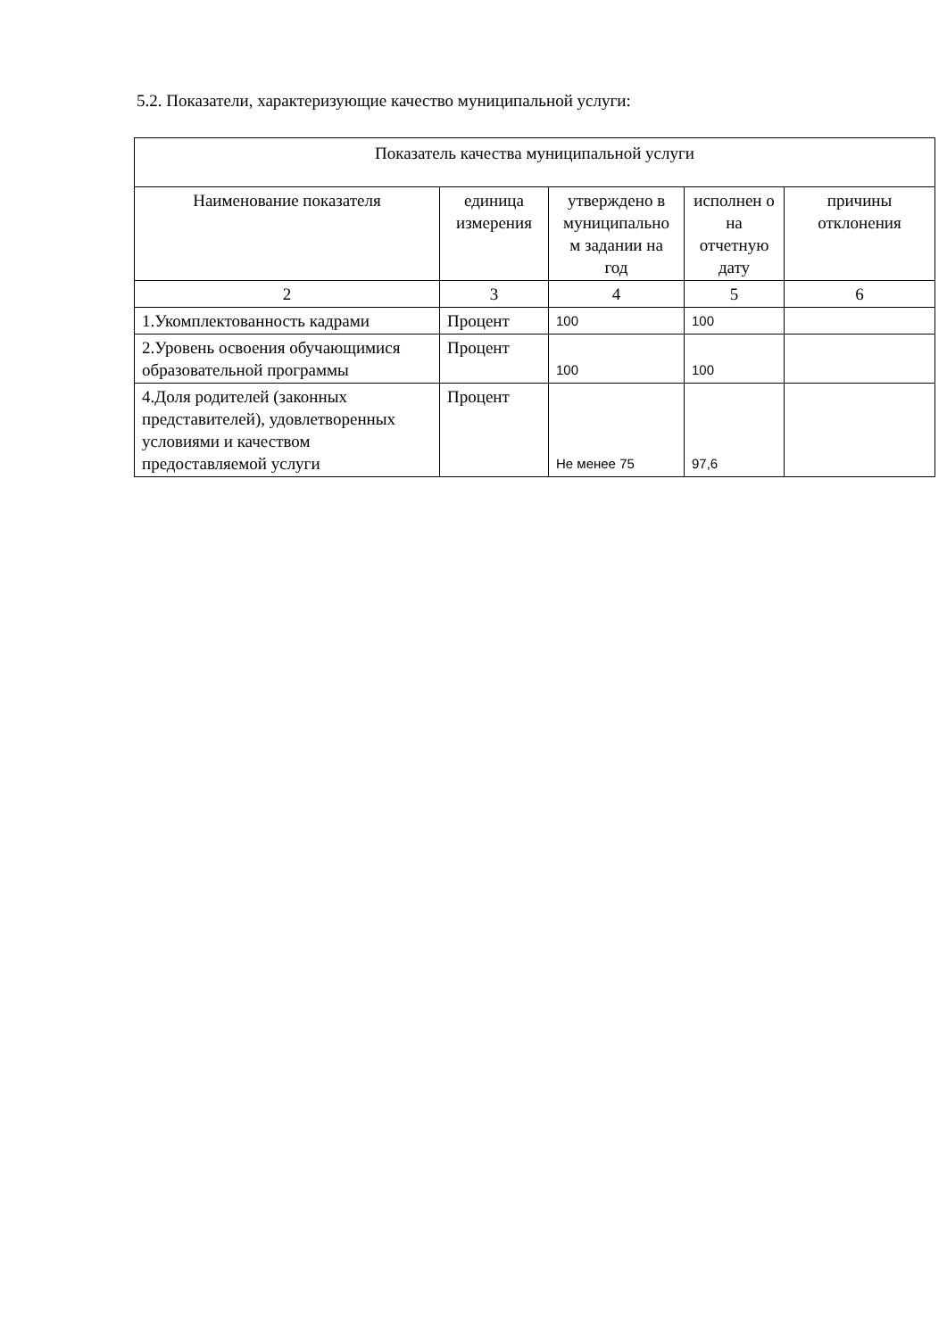5.2. Показатели, характеризующие качество муниципальной услуги:
| Показатель качества муниципальной услуги | | | | |
| --- | --- | --- | --- | --- |
| Наименование показателя | единица измерения | утверждено в муниципально м задании на год | исполнен о на отчетную дату | причины отклонения |
| 2 | 3 | 4 | 5 | 6 |
| 1.Укомплектованность кадрами | Процент | 100 | 100 | |
| 2.Уровень освоения обучающимися образовательной программы | Процент | 100 | 100 | |
| 4.Доля родителей (законных представителей), удовлетворенных условиями и качеством предоставляемой услуги | Процент | Не менее 75 | 97,6 | |